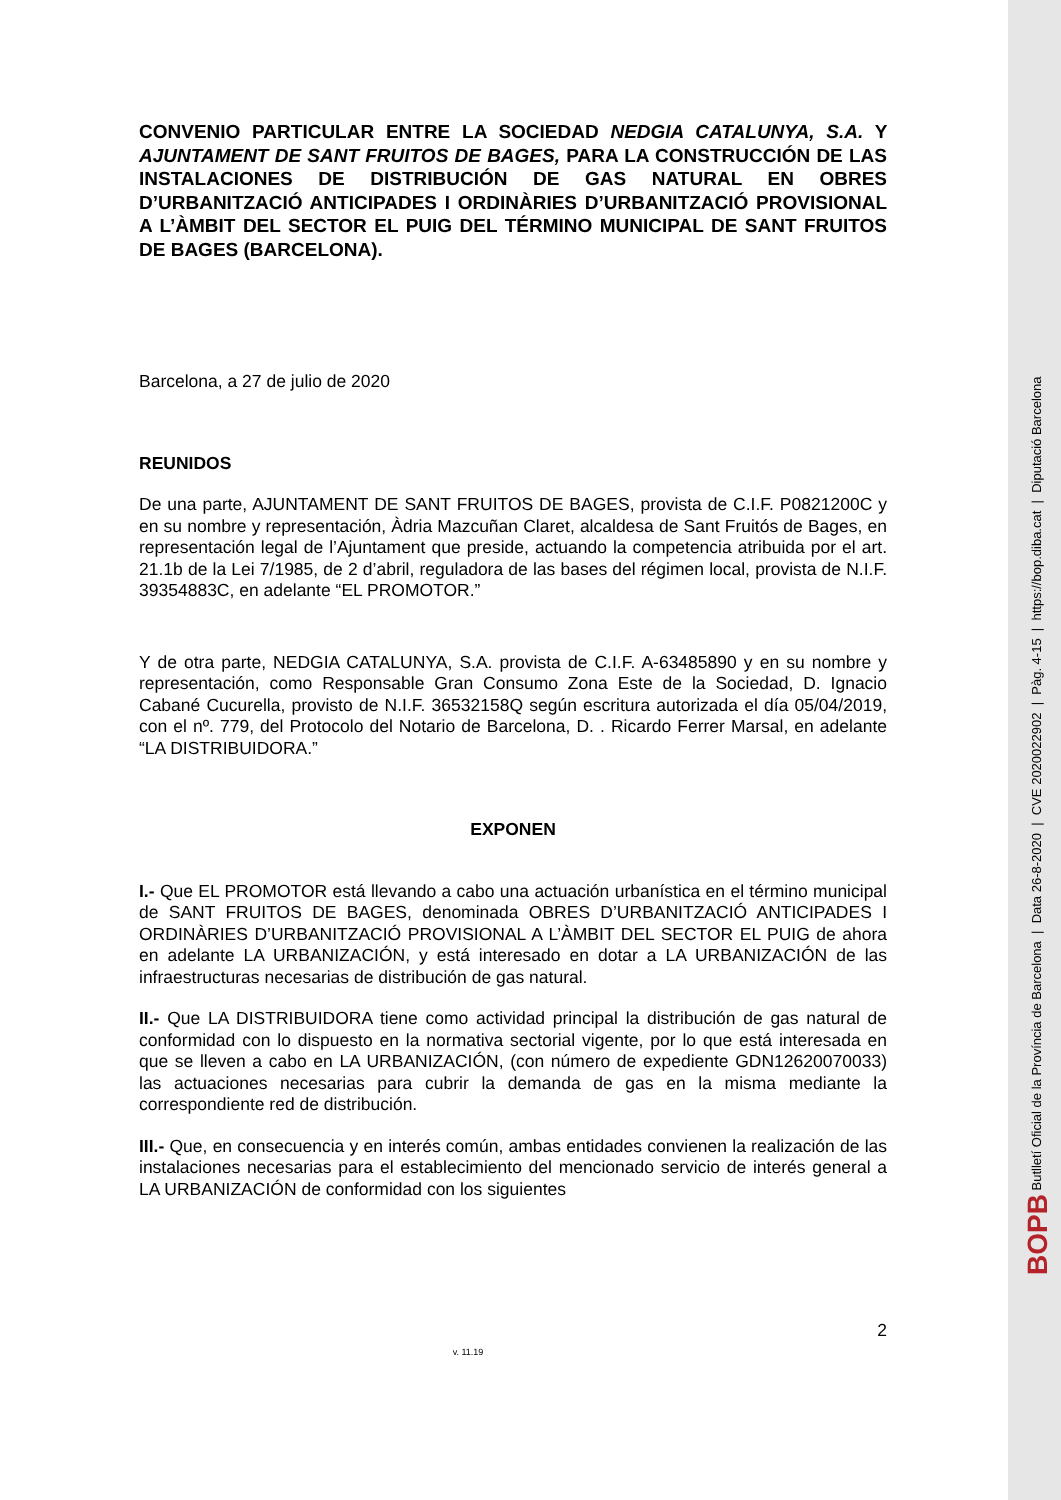CONVENIO PARTICULAR ENTRE LA SOCIEDAD NEDGIA CATALUNYA, S.A. Y AJUNTAMENT DE SANT FRUITOS DE BAGES, PARA LA CONSTRUCCIÓN DE LAS INSTALACIONES DE DISTRIBUCIÓN DE GAS NATURAL EN OBRES D’URBANITZACIÓ ANTICIPADES I ORDINÀRIES D’URBANITZACIÓ PROVISIONAL A L’ÀMBIT DEL SECTOR EL PUIG DEL TÉRMINO MUNICIPAL DE SANT FRUITOS DE BAGES (BARCELONA).
Barcelona, a 27 de julio de 2020
REUNIDOS
De una parte, AJUNTAMENT DE SANT FRUITOS DE BAGES, provista de C.I.F. P0821200C y en su nombre y representación, Àdria Mazcuñan Claret, alcaldesa de Sant Fruitós de Bages, en representación legal de l’Ajuntament que preside, actuando la competencia atribuida por el art. 21.1b de la Lei 7/1985, de 2 d’abril, reguladora de las bases del régimen local, provista de N.I.F. 39354883C, en adelante “EL PROMOTOR.”
Y de otra parte, NEDGIA CATALUNYA, S.A. provista de C.I.F. A-63485890 y en su nombre y representación, como Responsable Gran Consumo Zona Este de la Sociedad, D. Ignacio Cabané Cucurella, provisto de N.I.F. 36532158Q según escritura autorizada el día 05/04/2019, con el nº. 779, del Protocolo del Notario de Barcelona, D. . Ricardo Ferrer Marsal, en adelante “LA DISTRIBUIDORA.”
EXPONEN
I.- Que EL PROMOTOR está llevando a cabo una actuación urbanística en el término municipal de SANT FRUITOS DE BAGES, denominada OBRES D’URBANITZACIÓ ANTICIPADES I ORDINÀRIES D’URBANITZACIÓ PROVISIONAL A L’ÀMBIT DEL SECTOR EL PUIG de ahora en adelante LA URBANIZACIÓN, y está interesado en dotar a LA URBANIZACIÓN de las infraestructuras necesarias de distribución de gas natural.
II.- Que LA DISTRIBUIDORA tiene como actividad principal la distribución de gas natural de conformidad con lo dispuesto en la normativa sectorial vigente, por lo que está interesada en que se lleven a cabo en LA URBANIZACIÓN, (con número de expediente GDN12620070033) las actuaciones necesarias para cubrir la demanda de gas en la misma mediante la correspondiente red de distribución.
III.- Que, en consecuencia y en interés común, ambas entidades convienen la realización de las instalaciones necesarias para el establecimiento del mencionado servicio de interés general a LA URBANIZACIÓN de conformidad con los siguientes
2
v. 11.19
BOPB Butlletí Oficial de la Província de Barcelona | Data 26-8-2020 | CVE 2020022902 | Pàg. 4-15 | https://bop.diba.cat | Diputació Barcelona